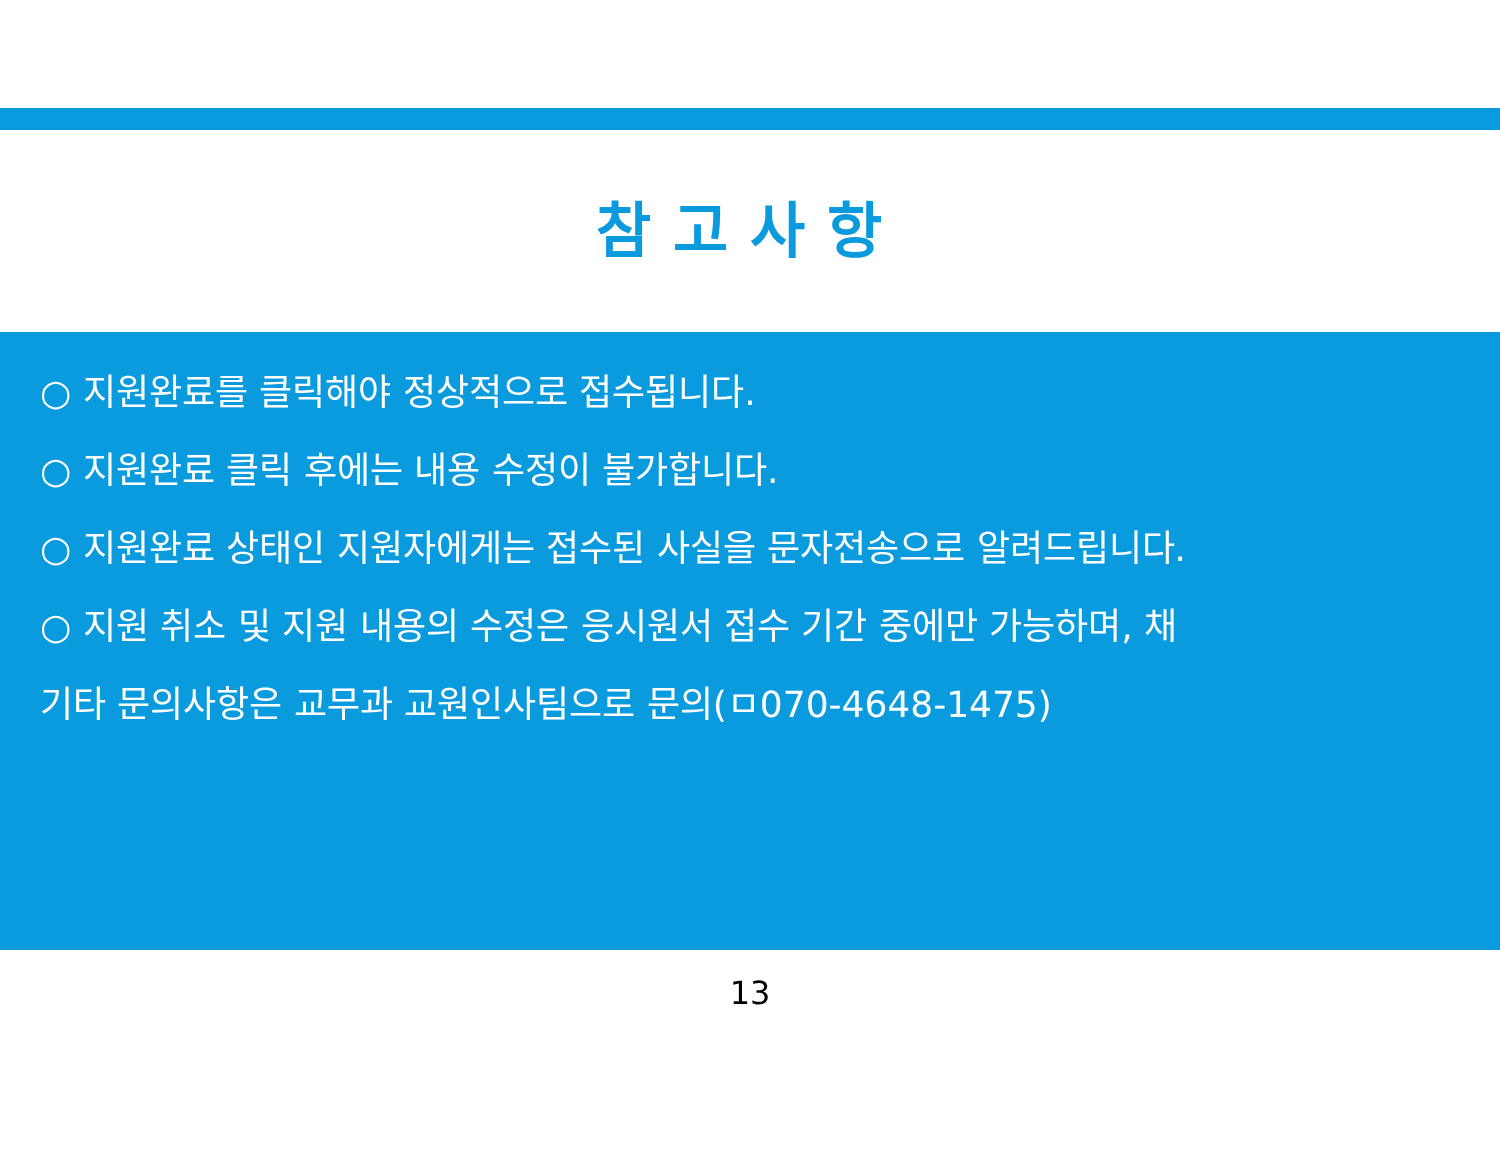참고사항
○ 지원완료를 클릭해야 정상적으로 접수됩니다.
○ 지원완료 클릭 후에는 내용 수정이 불가합니다.
○ 지원완료 상태인 지원자에게는 접수된 사실을 문자전송으로 알려드립니다.
○ 지원 취소 및 지원 내용의 수정은 응시원서 접수 기간 중에만 가능하며, 채
기타 문의사항은 교무과 교원인사팀으로 문의(ㅁ070-4648-1475)
13